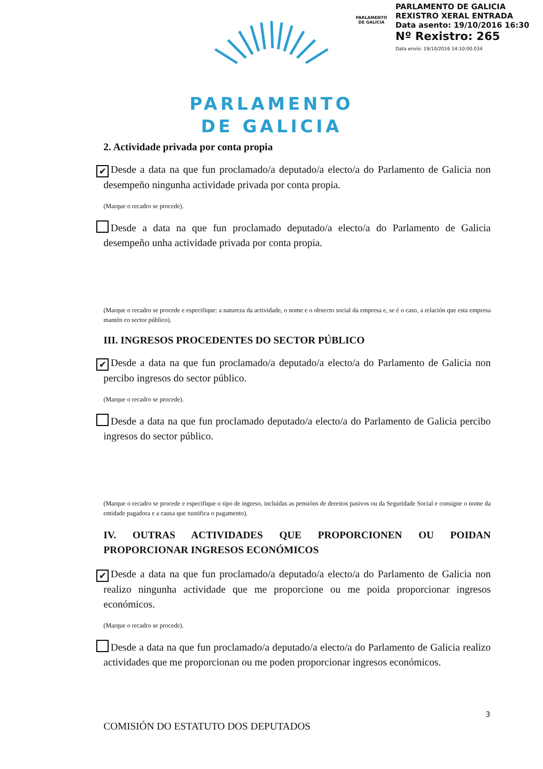PARLAMENTO DE GALICIA
PARLAMENTO DE GALICIA
REXISTRO XERAL ENTRADA
Data asento: 19/10/2016 16:30
Nº Rexistro: 265
Data envío: 19/10/2016 14:10:00.034
PARLAMENTO
DE GALICIA
2. Actividade privada por conta propia
✔ Desde a data na que fun proclamado/a deputado/a electo/a do Parlamento de Galicia non desempeño ningunha actividade privada por conta propia.
(Marque o recadro se procede).
Desde a data na que fun proclamado deputado/a electo/a do Parlamento de Galicia desempeño unha actividade privada por conta propia.
(Marque o recadro se procede e especifique: a natureza da actividade, o nome e o obxecto social da empresa e, se é o caso, a relación que esta empresa mantén co sector público).
III. INGRESOS PROCEDENTES DO SECTOR PÚBLICO
✔ Desde a data na que fun proclamado/a deputado/a electo/a do Parlamento de Galicia non percibo ingresos do sector público.
(Marque o recadro se procede).
Desde a data na que fun proclamado deputado/a electo/a do Parlamento de Galicia percibo ingresos do sector público.
(Marque o recadro se procede e especifique o tipo de ingreso, incluídas as pensións de dereitos pasivos ou da Seguridade Social e consigne o nome da entidade pagadora e a causa que xustifica o pagamento).
IV. OUTRAS ACTIVIDADES QUE PROPORCIONEN OU POIDAN PROPORCIONAR INGRESOS ECONÓMICOS
✔ Desde a data na que fun proclamado/a deputado/a electo/a do Parlamento de Galicia non realizo ningunha actividade que me proporcione ou me poida proporcionar ingresos económicos.
(Marque o recadro se procede).
Desde a data na que fun proclamado/a deputado/a electo/a do Parlamento de Galicia realizo actividades que me proporcionan ou me poden proporcionar ingresos económicos.
3
COMISIÓN DO ESTATUTO DOS DEPUTADOS